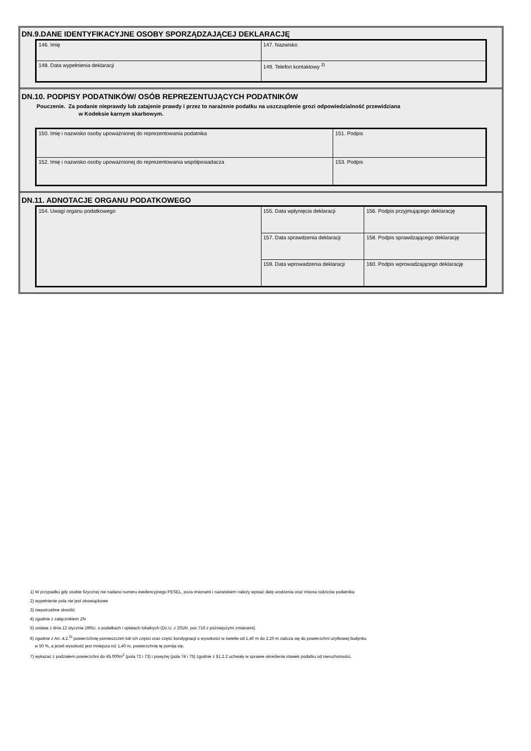DN.9.DANE IDENTYFIKACYJNE OSOBY SPORZĄDZAJĄCEJ DEKLARACJĘ
| 146. Imię | 147. Nazwisko |
| 148. Data wypełnienia deklaracji | 149. Telefon kontaktowy <sup>2)</sup> |
DN.10. PODPISY PODATNIKÓW/ OSÓB REPREZENTUJĄCYCH PODATNIKÓW
Pouczenie. Za podanie nieprawdy lub zatajenie prawdy i przez to narażenie podatku na uszczuplenie grozi odpowiedzialność przewidziana
w Kodeksie karnym skarbowym.
| 150. Imię i nazwisko osoby upoważnionej do reprezentowania podatnika | 151. Podpis |
| 152. Imię i nazwisko osoby upoważnionej do reprezentowania współposiadacza | 153. Podpis |
DN.11. ADNOTACJE ORGANU PODATKOWEGO
| 154. Uwagi organu podatkowego | 155. Data wpłynięcia deklaracji | 156. Podpis przyjmującego deklarację |
| | 157. Data sprawdzenia deklaracji | 158. Podpis sprawdzającego deklarację |
| | 159. Data wprowadzenia deklaracji | 160. Podpis wprowadzającego deklarację |
1) W przypadku gdy osobie fizycznej nie nadano numeru ewidencyjnego PESEL, poza imionami i nazwiskiem należy wpisać datę urodzenia oraz imiona rodziców podatnika
2) wypełnienie pola nie jest obowiązkowe
3) niepotrzebne skreślić
4) zgodnie z załącznikiem ZN
5) ustawa z dnia 12 stycznia 1991r. o podatkach i opłatach lokalnych (Dz.U. z 2016r. poz.716 z późniejszymi zmianami).
6) zgodnie z Art. 4.2.<sup>5)</sup> powierzchnię pomieszczeń lub ich części oraz część kondygnacji o wysokości w świetle od 1,40 m do 2,20 m zalicza się do powierzchni użytkowej budynku
w 50 %, a jeżeli wysokość jest mniejsza niż 1,40 m, powierzchnię tę pomija się.
7) wykazać z podziałem powierzchni do 45.000m<sup>2</sup> (pola 72 i 73) i powyżej (pola 74 i 75) zgodnie z §1.2.2 uchwały w sprawie określenia stawek podatku od nieruchomości.